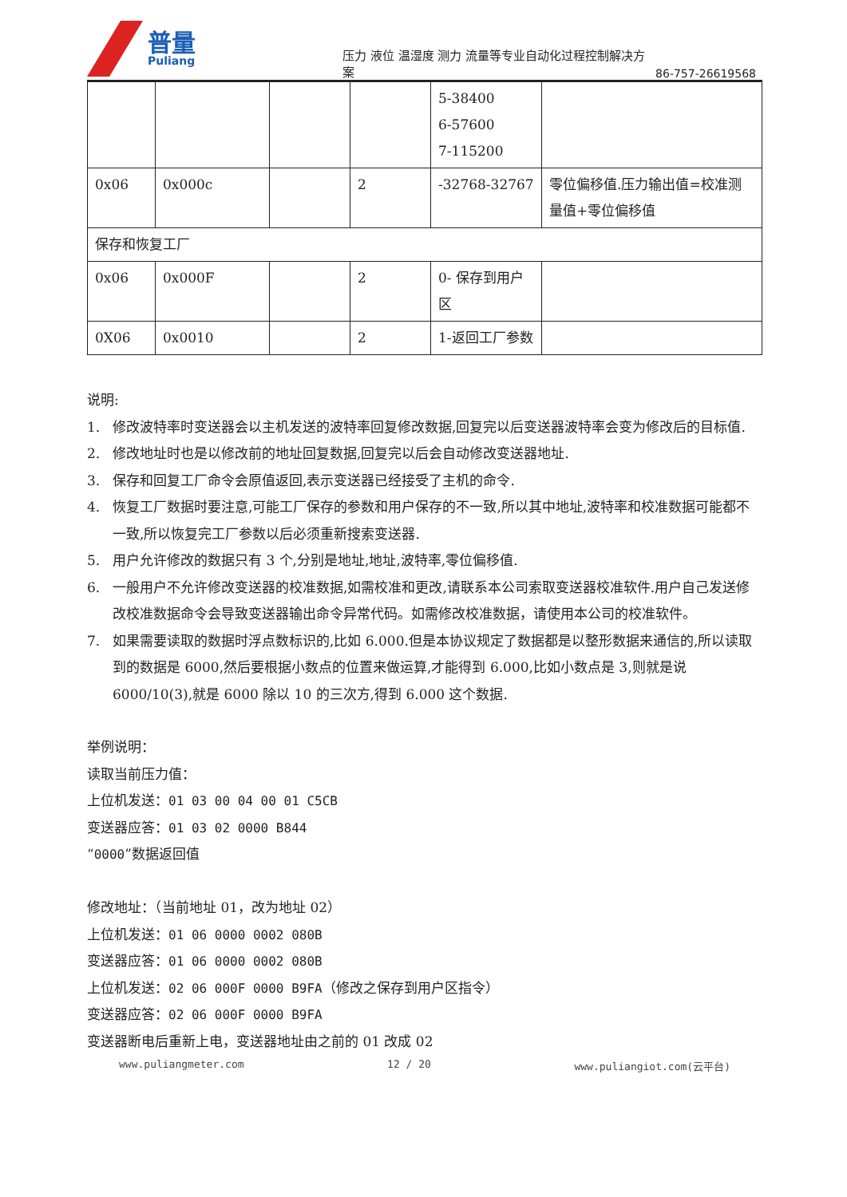普量
Puliang
压力 液位 温湿度 测力 流量等专业自动化过程控制解决方案
86-757-26619568
| | | | | 5-38400 6-57600 7-115200 | |
| 0x06 | 0x000c | | 2 | -32768-32767 | 零位偏移值.压力输出值=校准测量值+零位偏移值 |
| 保存和恢复工厂 | | | | | |
| 0x06 | 0x000F | | 2 | 0- 保存到用户区 | |
| 0X06 | 0x0010 | | 2 | 1-返回工厂参数 | |
说明:
1. 修改波特率时变送器会以主机发送的波特率回复修改数据,回复完以后变送器波特率会变为修改后的目标值.
2. 修改地址时也是以修改前的地址回复数据,回复完以后会自动修改变送器地址.
3. 保存和回复工厂命令会原值返回,表示变送器已经接受了主机的命令.
4. 恢复工厂数据时要注意,可能工厂保存的参数和用户保存的不一致,所以其中地址,波特率和校准数据可能都不一致,所以恢复完工厂参数以后必须重新搜索变送器.
5. 用户允许修改的数据只有 3 个,分别是地址,地址,波特率,零位偏移值.
6. 一般用户不允许修改变送器的校准数据,如需校准和更改,请联系本公司索取变送器校准软件.用户自己发送修改校准数据命令会导致变送器输出命令异常代码。如需修改校准数据，请使用本公司的校准软件。
7. 如果需要读取的数据时浮点数标识的,比如 6.000.但是本协议规定了数据都是以整形数据来通信的,所以读取到的数据是 6000,然后要根据小数点的位置来做运算,才能得到 6.000,比如小数点是 3,则就是说 6000/10(3),就是 6000 除以 10 的三次方,得到 6.000 这个数据.
举例说明：
读取当前压力值：
上位机发送：01 03 00 04 00 01 C5CB
变送器应答：01 03 02 0000 B844
“0000”数据返回值
修改地址：（当前地址 01，改为地址 02）
上位机发送：01 06 0000 0002 080B
变送器应答：01 06 0000 0002 080B
上位机发送：02 06 000F 0000 B9FA（修改之保存到用户区指令）
变送器应答：02 06 000F 0000 B9FA
变送器断电后重新上电，变送器地址由之前的 01 改成 02
www.puliangmeter.com 12 / 20 www.puliangiot.com(云平台)